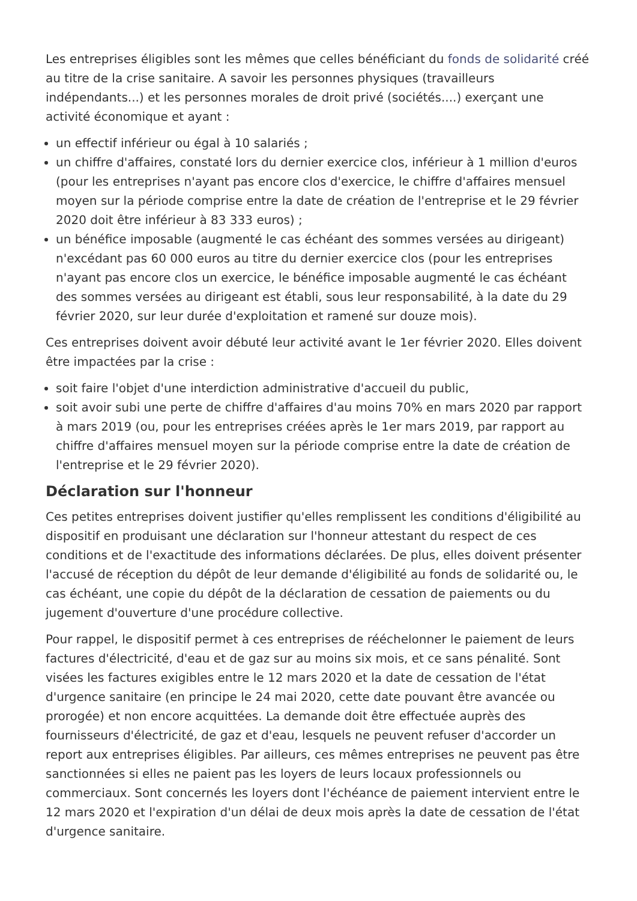Les entreprises éligibles sont les mêmes que celles bénéficiant du fonds de solidarité créé au titre de la crise sanitaire. A savoir les personnes physiques (travailleurs indépendants...) et les personnes morales de droit privé (sociétés....) exerçant une activité économique et ayant :
un effectif inférieur ou égal à 10 salariés ;
un chiffre d'affaires, constaté lors du dernier exercice clos, inférieur à 1 million d'euros (pour les entreprises n'ayant pas encore clos d'exercice, le chiffre d'affaires mensuel moyen sur la période comprise entre la date de création de l'entreprise et le 29 février 2020 doit être inférieur à 83 333 euros) ;
un bénéfice imposable (augmenté le cas échéant des sommes versées au dirigeant) n'excédant pas 60 000 euros au titre du dernier exercice clos (pour les entreprises n'ayant pas encore clos un exercice, le bénéfice imposable augmenté le cas échéant des sommes versées au dirigeant est établi, sous leur responsabilité, à la date du 29 février 2020, sur leur durée d'exploitation et ramené sur douze mois).
Ces entreprises doivent avoir débuté leur activité avant le 1er février 2020. Elles doivent être impactées par la crise :
soit faire l'objet d'une interdiction administrative d'accueil du public,
soit avoir subi une perte de chiffre d'affaires d'au moins 70% en mars 2020 par rapport à mars 2019 (ou, pour les entreprises créées après le 1er mars 2019, par rapport au chiffre d'affaires mensuel moyen sur la période comprise entre la date de création de l'entreprise et le 29 février 2020).
Déclaration sur l'honneur
Ces petites entreprises doivent justifier qu'elles remplissent les conditions d'éligibilité au dispositif en produisant une déclaration sur l'honneur attestant du respect de ces conditions et de l'exactitude des informations déclarées. De plus, elles doivent présenter l'accusé de réception du dépôt de leur demande d'éligibilité au fonds de solidarité ou, le cas échéant, une copie du dépôt de la déclaration de cessation de paiements ou du jugement d'ouverture d'une procédure collective.
Pour rappel, le dispositif permet à ces entreprises de rééchelonner le paiement de leurs factures d'électricité, d'eau et de gaz sur au moins six mois, et ce sans pénalité. Sont visées les factures exigibles entre le 12 mars 2020 et la date de cessation de l'état d'urgence sanitaire (en principe le 24 mai 2020, cette date pouvant être avancée ou prorogée) et non encore acquittées. La demande doit être effectuée auprès des fournisseurs d'électricité, de gaz et d'eau, lesquels ne peuvent refuser d'accorder un report aux entreprises éligibles. Par ailleurs, ces mêmes entreprises ne peuvent pas être sanctionnées si elles ne paient pas les loyers de leurs locaux professionnels ou commerciaux. Sont concernés les loyers dont l'échéance de paiement intervient entre le 12 mars 2020 et l'expiration d'un délai de deux mois après la date de cessation de l'état d'urgence sanitaire.